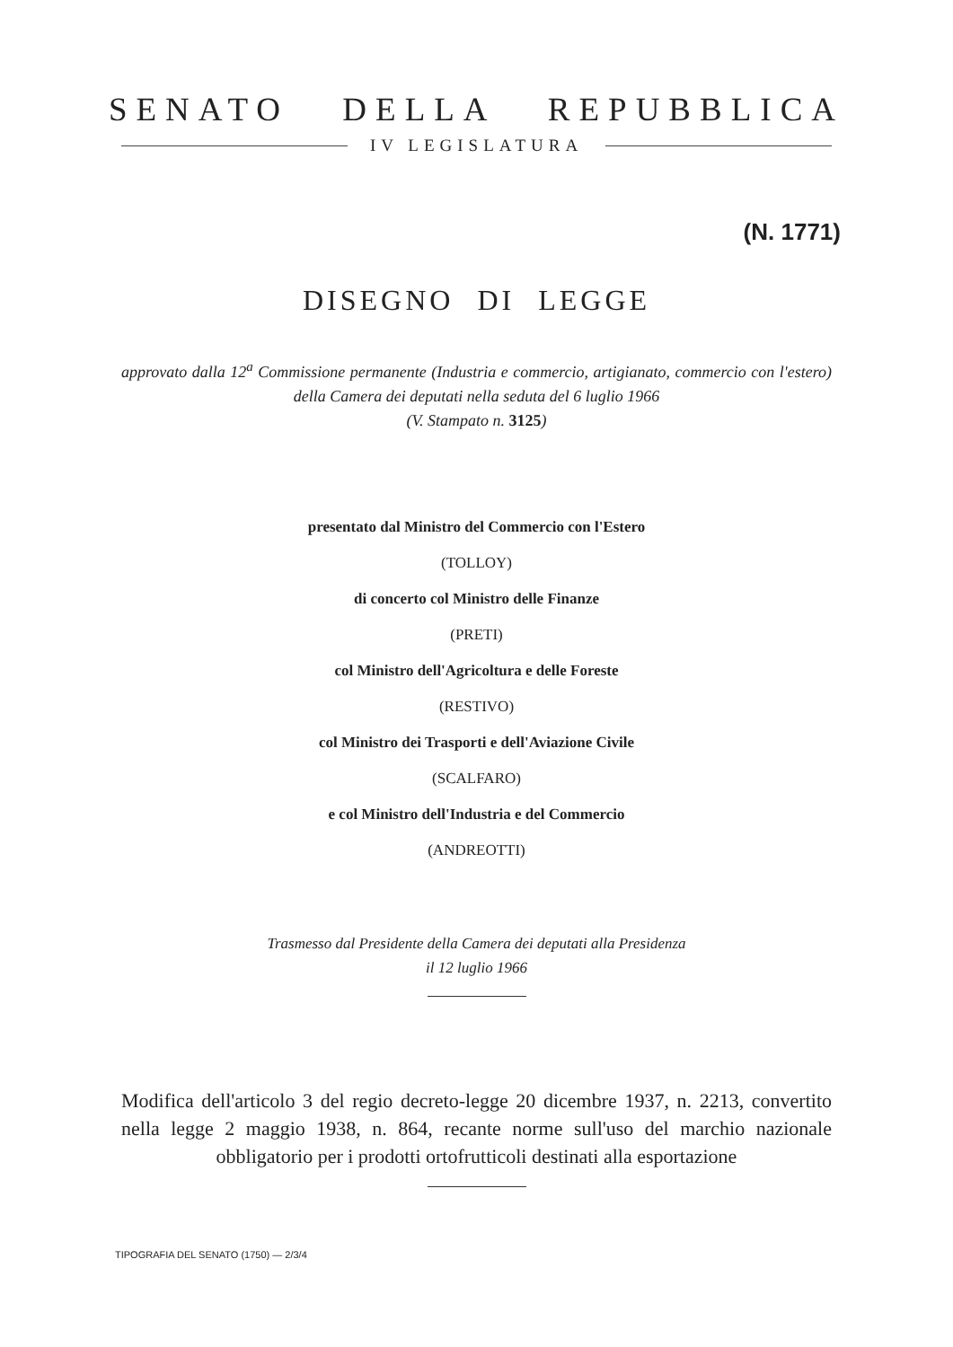SENATO DELLA REPUBBLICA
IV LEGISLATURA
(N. 1771)
DISEGNO DI LEGGE
approvato dalla 12<sup>a</sup> Commissione permanente (Industria e commercio, artigianato, commercio con l'estero) della Camera dei deputati nella seduta del 6 luglio 1966
(V. Stampato n. 3125)
presentato dal Ministro del Commercio con l'Estero
(TOLLOY)
di concerto col Ministro delle Finanze
(PRETI)
col Ministro dell'Agricoltura e delle Foreste
(RESTIVO)
col Ministro dei Trasporti e dell'Aviazione Civile
(SCALFARO)
e col Ministro dell'Industria e del Commercio
(ANDREOTTI)
Trasmesso dal Presidente della Camera dei deputati alla Presidenza
il 12 luglio 1966
Modifica dell'articolo 3 del regio decreto-legge 20 dicembre 1937, n. 2213, convertito nella legge 2 maggio 1938, n. 864, recante norme sull'uso del marchio nazionale obbligatorio per i prodotti ortofrutticoli destinati alla esportazione
TIPOGRAFIA DEL SENATO (1750) — 2/3/4